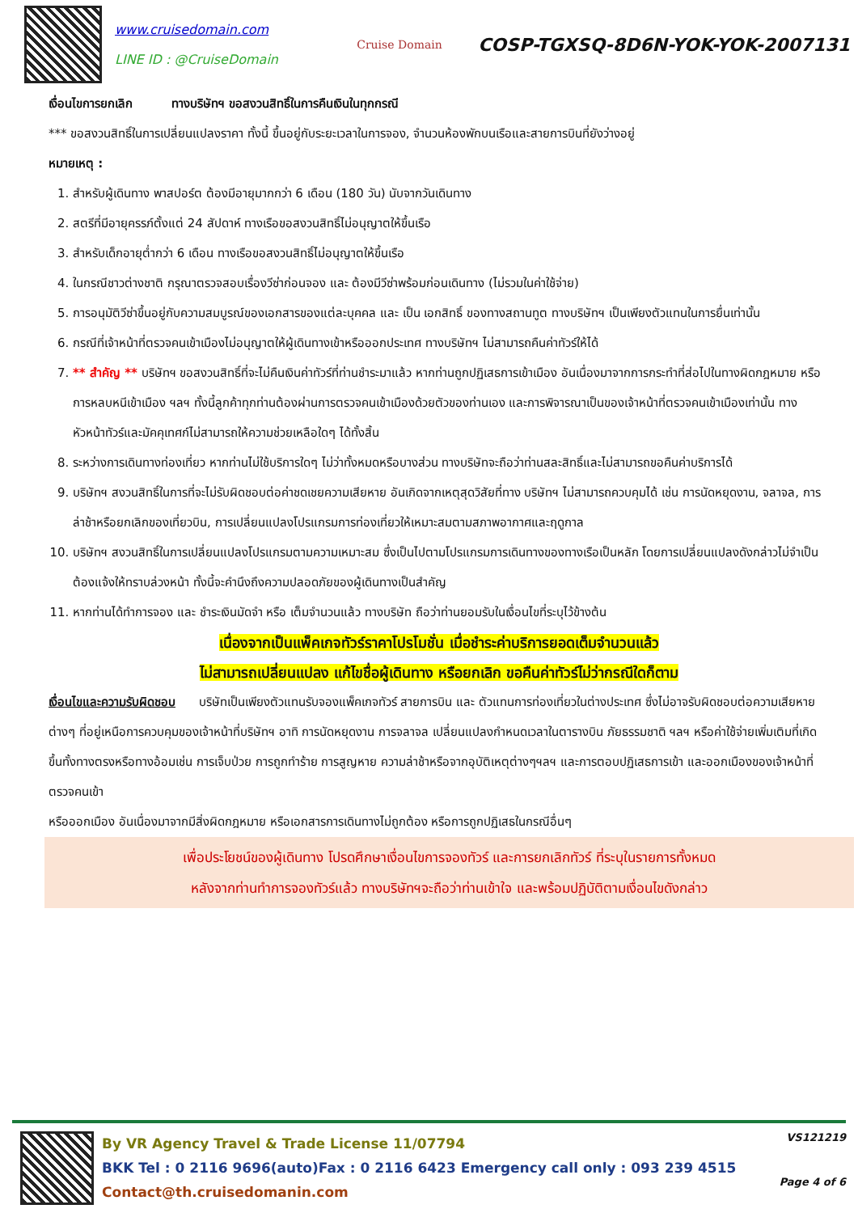www.cruisedomain.com
LINE ID : @CruiseDomain
Cruise Domain
COSP-TGXSQ-8D6N-YOK-YOK-2007131
เงื่อนไขการยกเลิก ทางบริษัทฯ ขอสงวนสิทธิ์ในการคืนเงินในทุกกรณี
*** ขอสงวนสิทธิ์ในการเปลี่ยนแปลงราคา ทั้งนี้ ขึ้นอยู่กับระยะเวลาในการจอง, จำนวนห้องพักบนเรือและสายการบินที่ยังว่างอยู่
หมายเหตุ :
1. สำหรับผู้เดินทาง พาสปอร์ต ต้องมีอายุมากกว่า 6 เดือน (180 วัน) นับจากวันเดินทาง
2. สตรีที่มีอายุครรภ์ตั้งแต่ 24 สัปดาห์ ทางเรือขอสงวนสิทธิ์ไม่อนุญาตให้ขึ้นเรือ
3. สำหรับเด็กอายุต่ำกว่า 6 เดือน ทางเรือขอสงวนสิทธิ์ไม่อนุญาตให้ขึ้นเรือ
4. ในกรณีชาวต่างชาติ กรุณาตรวจสอบเรื่องวีซ่าก่อนจอง และ ต้องมีวีซ่าพร้อมก่อนเดินทาง (ไม่รวมในค่าใช้จ่าย)
5. การอนุมัติวีซ่าขึ้นอยู่กับความสมบูรณ์ของเอกสารของแต่ละบุคคล และ เป็น เอกสิทธิ์ ของทางสถานทูต ทางบริษัทฯ เป็นเพียงตัวแทนในการยื่นเท่านั้น
6. กรณีที่เจ้าหน้าที่ตรวจคนเข้าเมืองไม่อนุญาตให้ผู้เดินทางเข้าหรือออกประเทศ ทางบริษัทฯ ไม่สามารถคืนค่าทัวร์ให้ได้
7. ** สำคัญ ** บริษัทฯ ขอสงวนสิทธิ์ที่จะไม่คืนเงินค่าทัวร์ที่ท่านชำระมาแล้ว หากท่านถูกปฏิเสธการเข้าเมือง อันเนื่องมาจากการกระทำที่ส่อไปในทางผิดกฎหมาย หรือการหลบหนีเข้าเมือง ฯลฯ ทั้งนี้ลูกค้าทุกท่านต้องผ่านการตรวจคนเข้าเมืองด้วยตัวของท่านเอง และการพิจารณาเป็นของเจ้าหน้าที่ตรวจคนเข้าเมืองเท่านั้น ทางหัวหน้าทัวร์และมัคคุเทศก์ไม่สามารถให้ความช่วยเหลือใดๆ ได้ทั้งสิ้น
8. ระหว่างการเดินทางท่องเที่ยว หากท่านไม่ใช้บริการใดๆ ไม่ว่าทั้งหมดหรือบางส่วน ทางบริษัทจะถือว่าท่านสละสิทธิ์และไม่สามารถขอคืนค่าบริการได้
9. บริษัทฯ สงวนสิทธิ์ในการที่จะไม่รับผิดชอบต่อค่าชดเชยความเสียหาย อันเกิดจากเหตุสุดวิสัยที่ทาง บริษัทฯ ไม่สามารถควบคุมได้ เช่น การนัดหยุดงาน, จลาจล, การล่าช้าหรือยกเลิกของเที่ยวบิน, การเปลี่ยนแปลงโปรแกรมการท่องเที่ยวให้เหมาะสมตามสภาพอากาศและฤดูกาล
10. บริษัทฯ สงวนสิทธิ์ในการเปลี่ยนแปลงโปรแกรมตามความเหมาะสม ซึ่งเป็นไปตามโปรแกรมการเดินทางของทางเรือเป็นหลัก โดยการเปลี่ยนแปลงดังกล่าวไม่จำเป็นต้องแจ้งให้ทราบล่วงหน้า ทั้งนี้จะคำนึงถึงความปลอดภัยของผู้เดินทางเป็นสำคัญ
11. หากท่านได้ทำการจอง และ ชำระเงินมัดจำ หรือ เต็มจำนวนแล้ว ทางบริษัท ถือว่าท่านยอมรับในเงื่อนไขที่ระบุไว้ข้างต้น
เนื่องจากเป็นแพ็คเกจทัวร์ราคาโปรโมชั่น เมื่อชำระค่าบริการยอดเต็มจำนวนแล้ว
ไม่สามารถเปลี่ยนแปลง แก้ไขชื่อผู้เดินทาง หรือยกเลิก ขอคืนค่าทัวร์ไม่ว่ากรณีใดก็ตาม
เงื่อนไขและความรับผิดชอบ บริษัทเป็นเพียงตัวแทนรับจองแพ็คเกจทัวร์ สายการบิน และ ตัวแทนการท่องเที่ยวในต่างประเทศ ซึ่งไม่อาจรับผิดชอบต่อความเสียหายต่างๆ ที่อยู่เหนือการควบคุมของเจ้าหน้าที่บริษัทฯ อาทิ การนัดหยุดงาน การจลาจล เปลี่ยนแปลงกำหนดเวลาในตารางบิน ภัยธรรมชาติ ฯลฯ หรือค่าใช้จ่ายเพิ่มเติมที่เกิดขึ้นทั้งทางตรงหรือทางอ้อมเช่น การเจ็บป่วย การถูกทำร้าย การสูญหาย ความล่าช้าหรือจากอุบัติเหตุต่างๆฯลฯ และการตอบปฏิเสธการเข้า และออกเมืองของเจ้าหน้าที่ตรวจคนเข้า
หรือออกเมือง อันเนื่องมาจากมีสิ่งผิดกฎหมาย หรือเอกสารการเดินทางไม่ถูกต้อง หรือการถูกปฏิเสธในกรณีอื่นๆ
เพื่อประโยชน์ของผู้เดินทาง โปรดศึกษาเงื่อนไขการจองทัวร์ และการยกเลิกทัวร์ ที่ระบุในรายการทั้งหมด
หลังจากท่านทำการจองทัวร์แล้ว ทางบริษัทฯจะถือว่าท่านเข้าใจ และพร้อมปฏิบัติตามเงื่อนไขดังกล่าว
By VR Agency Travel & Trade License 11/07794
BKK Tel : 0 2116 9696(auto)Fax : 0 2116 6423 Emergency call only : 093 239 4515
Contact@th.cruisedomanin.com
VS121219
Page 4 of 6